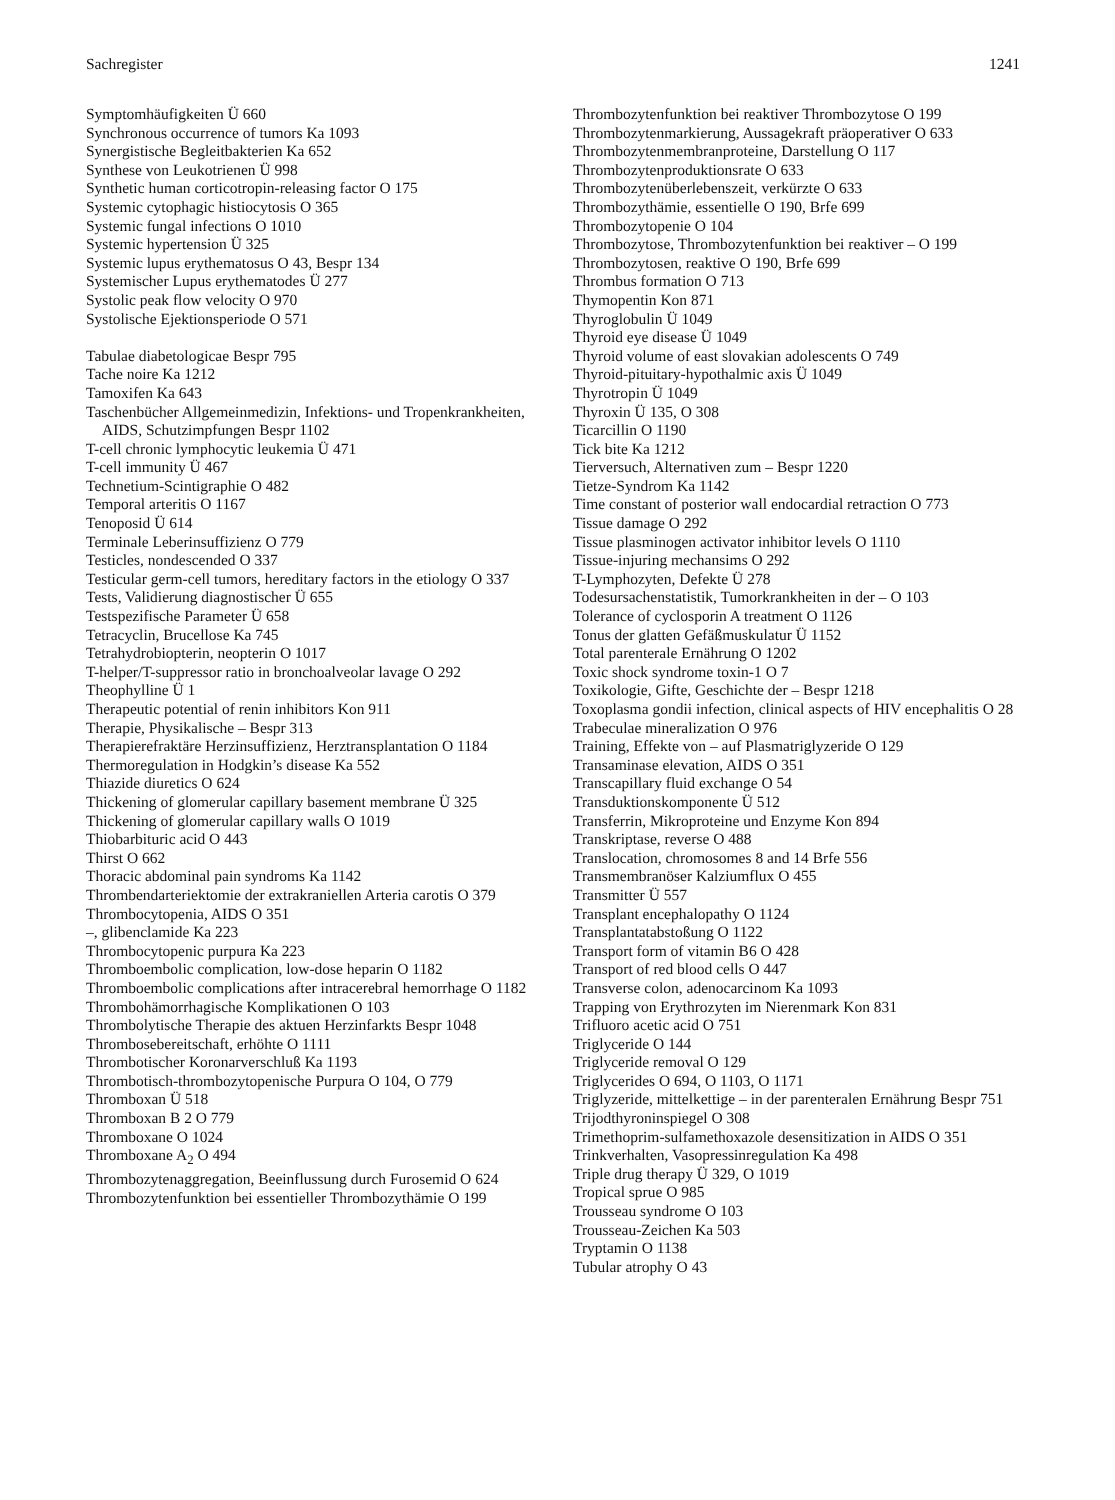Sachregister 1241
Symptomhäufigkeiten Ü 660
Synchronous occurrence of tumors Ka 1093
Synergistische Begleitbakterien Ka 652
Synthese von Leukotrienen Ü 998
Synthetic human corticotropin-releasing factor O 175
Systemic cytophagic histiocytosis O 365
Systemic fungal infections O 1010
Systemic hypertension Ü 325
Systemic lupus erythematosus O 43, Bespr 134
Systemischer Lupus erythematodes Ü 277
Systolic peak flow velocity O 970
Systolische Ejektionsperiode O 571
Tabulae diabetologicae Bespr 795
Tache noire Ka 1212
Tamoxifen Ka 643
Taschenbücher Allgemeinmedizin, Infektions- und Tropenkrankheiten, AIDS, Schutzimpfungen Bespr 1102
T-cell chronic lymphocytic leukemia Ü 471
T-cell immunity Ü 467
Technetium-Scintigraphie O 482
Temporal arteritis O 1167
Tenoposid Ü 614
Terminale Leberinsuffizienz O 779
Testicles, nondescended O 337
Testicular germ-cell tumors, hereditary factors in the etiology O 337
Tests, Validierung diagnostischer Ü 655
Testspezifische Parameter Ü 658
Tetracyclin, Brucellose Ka 745
Tetrahydrobiopterin, neopterin O 1017
T-helper/T-suppressor ratio in bronchoalveolar lavage O 292
Theophylline Ü 1
Therapeutic potential of renin inhibitors Kon 911
Therapie, Physikalische – Bespr 313
Therapierefraktäre Herzinsuffizienz, Herztransplantation O 1184
Thermoregulation in Hodgkin’s disease Ka 552
Thiazide diuretics O 624
Thickening of glomerular capillary basement membrane Ü 325
Thickening of glomerular capillary walls O 1019
Thiobarbituric acid O 443
Thirst O 662
Thoracic abdominal pain syndroms Ka 1142
Thrombendarteriektomie der extrakraniellen Arteria carotis O 379
Thrombocytopenia, AIDS O 351
–, glibenclamide Ka 223
Thrombocytopenic purpura Ka 223
Thromboembolic complication, low-dose heparin O 1182
Thromboembolic complications after intracerebral hemorrhage O 1182
Thrombohämorrhagische Komplikationen O 103
Thrombolytische Therapie des aktuen Herzinfarkts Bespr 1048
Thrombosebereitschaft, erhöhte O 1111
Thrombotischer Koronarverschluß Ka 1193
Thrombotisch-thrombozytopenische Purpura O 104, O 779
Thromboxan Ü 518
Thromboxan B 2 O 779
Thromboxane O 1024
Thromboxane A<sub>2</sub> O 494
Thrombozytenaggregation, Beeinflussung durch Furosemid O 624
Thrombozytenfunktion bei essentieller Thrombozythämie O 199
Thrombozytenfunktion bei reaktiver Thrombozytose O 199
Thrombozytenmarkierung, Aussagekraft präoperativer O 633
Thrombozytenmembranproteine, Darstellung O 117
Thrombozytenproduktionsrate O 633
Thrombozytenüberlebenszeit, verkürzte O 633
Thrombozythämie, essentielle O 190, Brfe 699
Thrombozytopenie O 104
Thrombozytose, Thrombozytenfunktion bei reaktiver – O 199
Thrombozytosen, reaktive O 190, Brfe 699
Thrombus formation O 713
Thymopentin Kon 871
Thyroglobulin Ü 1049
Thyroid eye disease Ü 1049
Thyroid volume of east slovakian adolescents O 749
Thyroid-pituitary-hypothalmic axis Ü 1049
Thyrotropin Ü 1049
Thyroxin Ü 135, O 308
Ticarcillin O 1190
Tick bite Ka 1212
Tierversuch, Alternativen zum – Bespr 1220
Tietze-Syndrom Ka 1142
Time constant of posterior wall endocardial retraction O 773
Tissue damage O 292
Tissue plasminogen activator inhibitor levels O 1110
Tissue-injuring mechansims O 292
T-Lymphozyten, Defekte Ü 278
Todesursachenstatistik, Tumorkrankheiten in der – O 103
Tolerance of cyclosporin A treatment O 1126
Tonus der glatten Gefäßmuskulatur Ü 1152
Total parenterale Ernährung O 1202
Toxic shock syndrome toxin-1 O 7
Toxikologie, Gifte, Geschichte der – Bespr 1218
Toxoplasma gondii infection, clinical aspects of HIV encephalitis O 28
Trabeculae mineralization O 976
Training, Effekte von – auf Plasmatriglyzeride O 129
Transaminase elevation, AIDS O 351
Transcapillary fluid exchange O 54
Transduktionskomponente Ü 512
Transferrin, Mikroproteine und Enzyme Kon 894
Transkriptase, reverse O 488
Translocation, chromosomes 8 and 14 Brfe 556
Transmembranöser Kalziumflux O 455
Transmitter Ü 557
Transplant encephalopathy O 1124
Transplantatabstoßung O 1122
Transport form of vitamin B6 O 428
Transport of red blood cells O 447
Transverse colon, adenocarcinom Ka 1093
Trapping von Erythrozyten im Nierenmark Kon 831
Trifluoro acetic acid O 751
Triglyceride O 144
Triglyceride removal O 129
Triglycerides O 694, O 1103, O 1171
Triglyzeride, mittelkettige – in der parenteralen Ernährung Bespr 751
Trijodthyroninspiegel O 308
Trimethoprim-sulfamethoxazole desensitization in AIDS O 351
Trinkverhalten, Vasopressinregulation Ka 498
Triple drug therapy Ü 329, O 1019
Tropical sprue O 985
Trousseau syndrome O 103
Trousseau-Zeichen Ka 503
Tryptamin O 1138
Tubular atrophy O 43